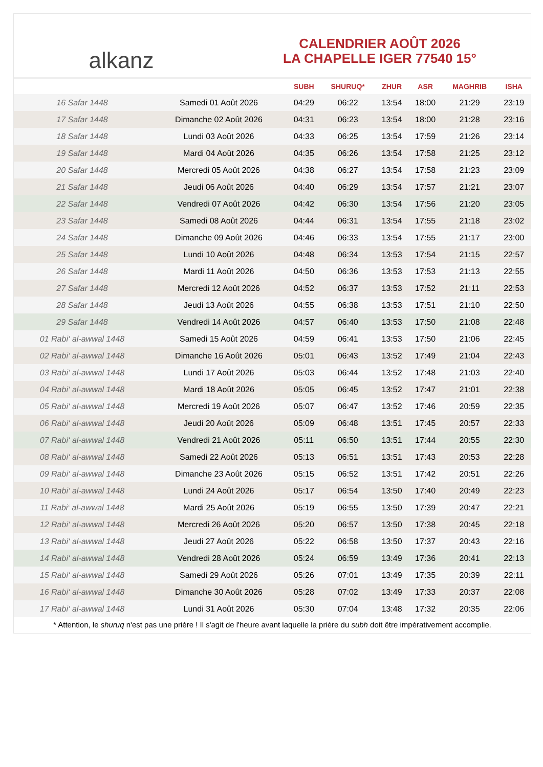alkanz
CALENDRIER AOÛT 2026
LA CHAPELLE IGER 77540 15°
| | | SUBH | SHURUQ* | ZHUR | ASR | MAGHRIB | ISHA |
| --- | --- | --- | --- | --- | --- | --- | --- |
| 16 Safar 1448 | Samedi 01 Août 2026 | 04:29 | 06:22 | 13:54 | 18:00 | 21:29 | 23:19 |
| 17 Safar 1448 | Dimanche 02 Août 2026 | 04:31 | 06:23 | 13:54 | 18:00 | 21:28 | 23:16 |
| 18 Safar 1448 | Lundi 03 Août 2026 | 04:33 | 06:25 | 13:54 | 17:59 | 21:26 | 23:14 |
| 19 Safar 1448 | Mardi 04 Août 2026 | 04:35 | 06:26 | 13:54 | 17:58 | 21:25 | 23:12 |
| 20 Safar 1448 | Mercredi 05 Août 2026 | 04:38 | 06:27 | 13:54 | 17:58 | 21:23 | 23:09 |
| 21 Safar 1448 | Jeudi 06 Août 2026 | 04:40 | 06:29 | 13:54 | 17:57 | 21:21 | 23:07 |
| 22 Safar 1448 | Vendredi 07 Août 2026 | 04:42 | 06:30 | 13:54 | 17:56 | 21:20 | 23:05 |
| 23 Safar 1448 | Samedi 08 Août 2026 | 04:44 | 06:31 | 13:54 | 17:55 | 21:18 | 23:02 |
| 24 Safar 1448 | Dimanche 09 Août 2026 | 04:46 | 06:33 | 13:54 | 17:55 | 21:17 | 23:00 |
| 25 Safar 1448 | Lundi 10 Août 2026 | 04:48 | 06:34 | 13:53 | 17:54 | 21:15 | 22:57 |
| 26 Safar 1448 | Mardi 11 Août 2026 | 04:50 | 06:36 | 13:53 | 17:53 | 21:13 | 22:55 |
| 27 Safar 1448 | Mercredi 12 Août 2026 | 04:52 | 06:37 | 13:53 | 17:52 | 21:11 | 22:53 |
| 28 Safar 1448 | Jeudi 13 Août 2026 | 04:55 | 06:38 | 13:53 | 17:51 | 21:10 | 22:50 |
| 29 Safar 1448 | Vendredi 14 Août 2026 | 04:57 | 06:40 | 13:53 | 17:50 | 21:08 | 22:48 |
| 01 Rabi‘ al-awwal 1448 | Samedi 15 Août 2026 | 04:59 | 06:41 | 13:53 | 17:50 | 21:06 | 22:45 |
| 02 Rabi‘ al-awwal 1448 | Dimanche 16 Août 2026 | 05:01 | 06:43 | 13:52 | 17:49 | 21:04 | 22:43 |
| 03 Rabi‘ al-awwal 1448 | Lundi 17 Août 2026 | 05:03 | 06:44 | 13:52 | 17:48 | 21:03 | 22:40 |
| 04 Rabi‘ al-awwal 1448 | Mardi 18 Août 2026 | 05:05 | 06:45 | 13:52 | 17:47 | 21:01 | 22:38 |
| 05 Rabi‘ al-awwal 1448 | Mercredi 19 Août 2026 | 05:07 | 06:47 | 13:52 | 17:46 | 20:59 | 22:35 |
| 06 Rabi‘ al-awwal 1448 | Jeudi 20 Août 2026 | 05:09 | 06:48 | 13:51 | 17:45 | 20:57 | 22:33 |
| 07 Rabi‘ al-awwal 1448 | Vendredi 21 Août 2026 | 05:11 | 06:50 | 13:51 | 17:44 | 20:55 | 22:30 |
| 08 Rabi‘ al-awwal 1448 | Samedi 22 Août 2026 | 05:13 | 06:51 | 13:51 | 17:43 | 20:53 | 22:28 |
| 09 Rabi‘ al-awwal 1448 | Dimanche 23 Août 2026 | 05:15 | 06:52 | 13:51 | 17:42 | 20:51 | 22:26 |
| 10 Rabi‘ al-awwal 1448 | Lundi 24 Août 2026 | 05:17 | 06:54 | 13:50 | 17:40 | 20:49 | 22:23 |
| 11 Rabi‘ al-awwal 1448 | Mardi 25 Août 2026 | 05:19 | 06:55 | 13:50 | 17:39 | 20:47 | 22:21 |
| 12 Rabi‘ al-awwal 1448 | Mercredi 26 Août 2026 | 05:20 | 06:57 | 13:50 | 17:38 | 20:45 | 22:18 |
| 13 Rabi‘ al-awwal 1448 | Jeudi 27 Août 2026 | 05:22 | 06:58 | 13:50 | 17:37 | 20:43 | 22:16 |
| 14 Rabi‘ al-awwal 1448 | Vendredi 28 Août 2026 | 05:24 | 06:59 | 13:49 | 17:36 | 20:41 | 22:13 |
| 15 Rabi‘ al-awwal 1448 | Samedi 29 Août 2026 | 05:26 | 07:01 | 13:49 | 17:35 | 20:39 | 22:11 |
| 16 Rabi‘ al-awwal 1448 | Dimanche 30 Août 2026 | 05:28 | 07:02 | 13:49 | 17:33 | 20:37 | 22:08 |
| 17 Rabi‘ al-awwal 1448 | Lundi 31 Août 2026 | 05:30 | 07:04 | 13:48 | 17:32 | 20:35 | 22:06 |
* Attention, le shuruq n'est pas une prière ! Il s'agit de l'heure avant laquelle la prière du subh doit être impérativement accomplie.